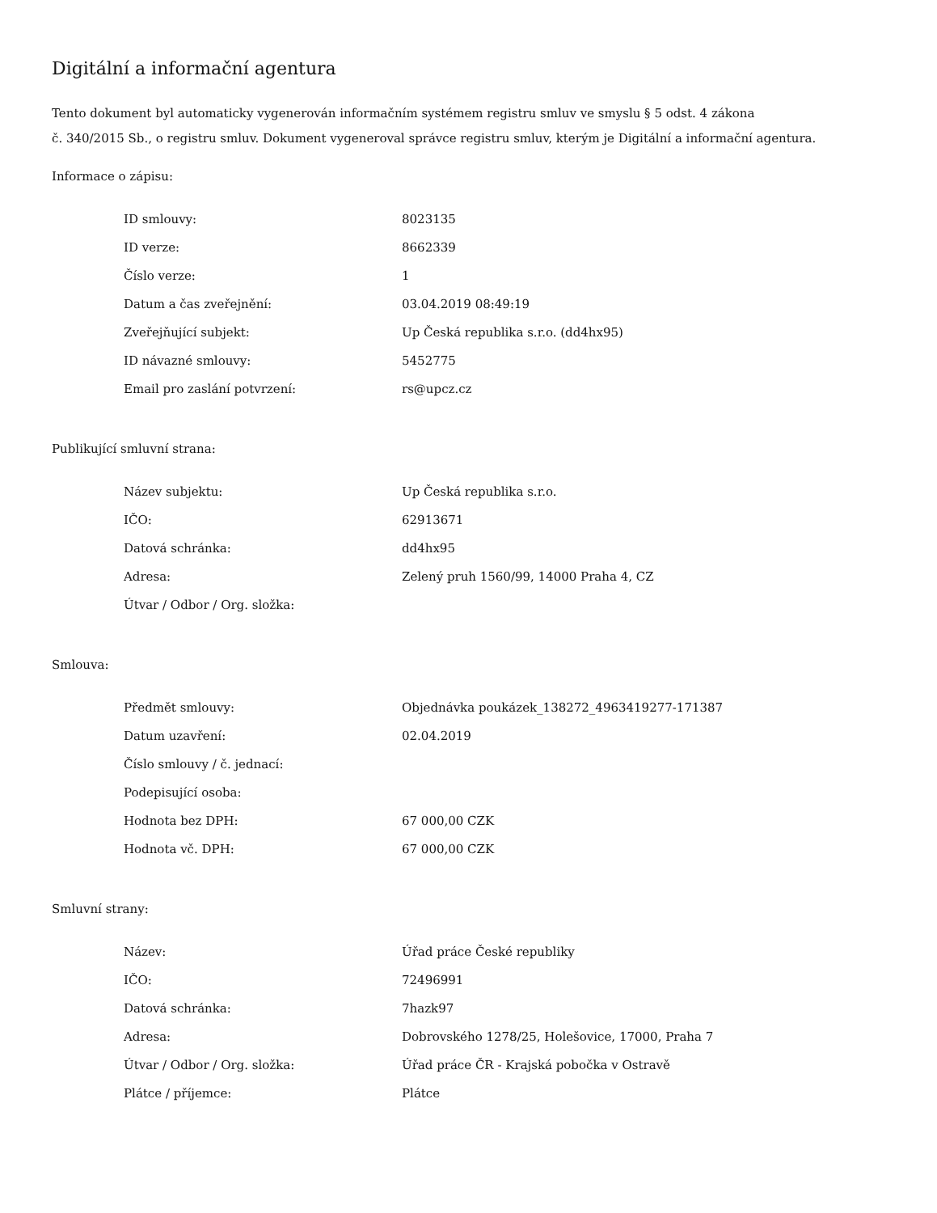Digitální a informační agentura
Tento dokument byl automaticky vygenerován informačním systémem registru smluv ve smyslu § 5 odst. 4 zákona
č. 340/2015 Sb., o registru smluv. Dokument vygeneroval správce registru smluv, kterým je Digitální a informační agentura.
Informace o zápisu:
| ID smlouvy: | 8023135 |
| ID verze: | 8662339 |
| Číslo verze: | 1 |
| Datum a čas zveřejnění: | 03.04.2019 08:49:19 |
| Zveřejňující subjekt: | Up Česká republika s.r.o. (dd4hx95) |
| ID návazné smlouvy: | 5452775 |
| Email pro zaslání potvrzení: | rs@upcz.cz |
Publikující smluvní strana:
| Název subjektu: | Up Česká republika s.r.o. |
| IČO: | 62913671 |
| Datová schránka: | dd4hx95 |
| Adresa: | Zelený pruh 1560/99, 14000 Praha 4, CZ |
| Útvar / Odbor / Org. složka: | |
Smlouva:
| Předmět smlouvy: | Objednávka poukázek_138272_4963419277-171387 |
| Datum uzavření: | 02.04.2019 |
| Číslo smlouvy / č. jednací: | |
| Podepisující osoba: | |
| Hodnota bez DPH: | 67 000,00 CZK |
| Hodnota vč. DPH: | 67 000,00 CZK |
Smluvní strany:
| Název: | Úřad práce České republiky |
| IČO: | 72496991 |
| Datová schránka: | 7hazk97 |
| Adresa: | Dobrovského 1278/25, Holešovice, 17000, Praha 7 |
| Útvar / Odbor / Org. složka: | Úřad práce ČR - Krajská pobočka v Ostravě |
| Plátce / příjemce: | Plátce |